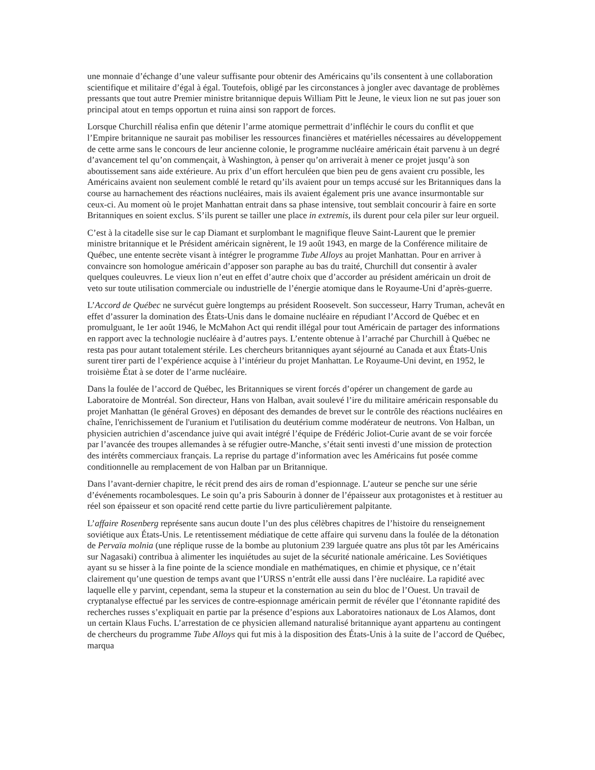une monnaie d’échange d’une valeur suffisante pour obtenir des Américains qu’ils consentent à une collaboration scientifique et militaire d’égal à égal. Toutefois, obligé par les circonstances à jongler avec davantage de problèmes pressants que tout autre Premier ministre britannique depuis William Pitt le Jeune, le vieux lion ne sut pas jouer son principal atout en temps opportun et ruina ainsi son rapport de forces.
Lorsque Churchill réalisa enfin que détenir l’arme atomique permettrait d’infléchir le cours du conflit et que l’Empire britannique ne saurait pas mobiliser les ressources financières et matérielles nécessaires au développement de cette arme sans le concours de leur ancienne colonie, le programme nucléaire américain était parvenu à un degré d’avancement tel qu’on commençait, à Washington, à penser qu’on arriverait à mener ce projet jusqu’à son aboutissement sans aide extérieure. Au prix d’un effort herculéen que bien peu de gens avaient cru possible, les Américains avaient non seulement comblé le retard qu’ils avaient pour un temps accusé sur les Britanniques dans la course au harnachement des réactions nucléaires, mais ils avaient également pris une avance insurmontable sur ceux-ci. Au moment où le projet Manhattan entrait dans sa phase intensive, tout semblait concourir à faire en sorte Britanniques en soient exclus. S’ils purent se tailler une place in extremis, ils durent pour cela piler sur leur orgueil.
C’est à la citadelle sise sur le cap Diamant et surplombant le magnifique fleuve Saint-Laurent que le premier ministre britannique et le Président américain signèrent, le 19 août 1943, en marge de la Conférence militaire de Québec, une entente secrète visant à intégrer le programme Tube Alloys au projet Manhattan. Pour en arriver à convaincre son homologue américain d’apposer son paraphe au bas du traité, Churchill dut consentir à avaler quelques couleuvres. Le vieux lion n’eut en effet d’autre choix que d’accorder au président américain un droit de veto sur toute utilisation commerciale ou industrielle de l’énergie atomique dans le Royaume-Uni d’après-guerre.
L’Accord de Québec ne survécut guère longtemps au président Roosevelt. Son successeur, Harry Truman, achevât en effet d’assurer la domination des États-Unis dans le domaine nucléaire en répudiant l’Accord de Québec et en promulguant, le 1er août 1946, le McMahon Act qui rendit illégal pour tout Américain de partager des informations en rapport avec la technologie nucléaire à d’autres pays. L’entente obtenue à l’arraché par Churchill à Québec ne resta pas pour autant totalement stérile. Les chercheurs britanniques ayant séjourné au Canada et aux États-Unis surent tirer parti de l’expérience acquise à l’intérieur du projet Manhattan. Le Royaume-Uni devint, en 1952, le troisième État à se doter de l’arme nucléaire.
Dans la foulée de l’accord de Québec, les Britanniques se virent forcés d’opérer un changement de garde au Laboratoire de Montréal. Son directeur, Hans von Halban, avait soulevé l’ire du militaire américain responsable du projet Manhattan (le général Groves) en déposant des demandes de brevet sur le contrôle des réactions nucléaires en chaîne, l'enrichissement de l'uranium et l'utilisation du deutérium comme modérateur de neutrons. Von Halban, un physicien autrichien d’ascendance juive qui avait intégré l’équipe de Frédéric Joliot-Curie avant de se voir forcée par l’avancée des troupes allemandes à se réfugier outre-Manche, s’était senti investi d’une mission de protection des intérêts commerciaux français. La reprise du partage d’information avec les Américains fut posée comme conditionnelle au remplacement de von Halban par un Britannique.
Dans l’avant-dernier chapitre, le récit prend des airs de roman d’espionnage. L’auteur se penche sur une série d’événements rocambolesques. Le soin qu’a pris Sabourin à donner de l’épaisseur aux protagonistes et à restituer au réel son épaisseur et son opacité rend cette partie du livre particulièrement palpitante.
L’affaire Rosenberg représente sans aucun doute l’un des plus célèbres chapitres de l’histoire du renseignement soviétique aux États-Unis. Le retentissement médiatique de cette affaire qui survenu dans la foulée de la détonation de Pervaïa molnia (une réplique russe de la bombe au plutonium 239 larguée quatre ans plus tôt par les Américains sur Nagasaki) contribua à alimenter les inquiétudes au sujet de la sécurité nationale américaine. Les Soviétiques ayant su se hisser à la fine pointe de la science mondiale en mathématiques, en chimie et physique, ce n’était clairement qu’une question de temps avant que l’URSS n’entrât elle aussi dans l’ère nucléaire. La rapidité avec laquelle elle y parvint, cependant, sema la stupeur et la consternation au sein du bloc de l’Ouest. Un travail de cryptanalyse effectué par les services de contre-espionnage américain permit de révéler que l’étonnante rapidité des recherches russes s’expliquait en partie par la présence d’espions aux Laboratoires nationaux de Los Alamos, dont un certain Klaus Fuchs. L’arrestation de ce physicien allemand naturalisé britannique ayant appartenu au contingent de chercheurs du programme Tube Alloys qui fut mis à la disposition des États-Unis à la suite de l’accord de Québec, marqua